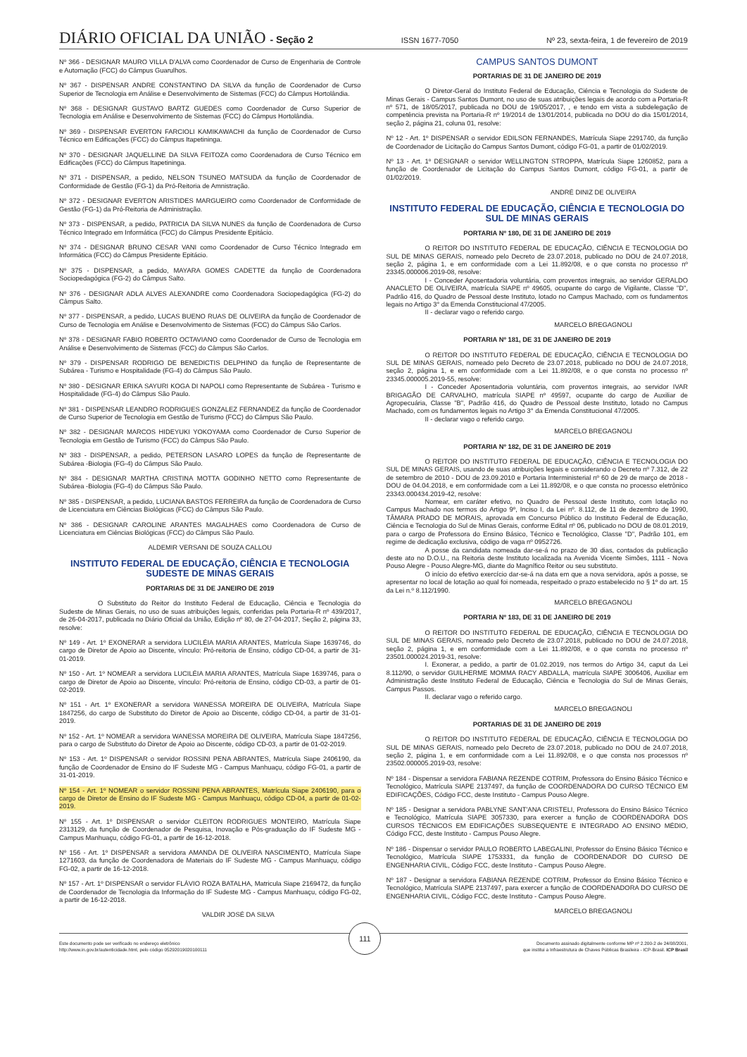DIÁRIO OFICIAL DA UNIÃO - Seção 2
ISSN 1677-7050 Nº 23, sexta-feira, 1 de fevereiro de 2019
Nº 366 - DESIGNAR MAURO VILLA D'ALVA como Coordenador de Curso de Engenharia de Controle e Automação (FCC) do Câmpus Guarulhos.
Nº 367 - DISPENSAR ANDRE CONSTANTINO DA SILVA da função de Coordenador de Curso Superior de Tecnologia em Análise e Desenvolvimento de Sistemas (FCC) do Câmpus Hortolândia.
Nº 368 - DESIGNAR GUSTAVO BARTZ GUEDES como Coordenador de Curso Superior de Tecnologia em Análise e Desenvolvimento de Sistemas (FCC) do Câmpus Hortolândia.
Nº 369 - DISPENSAR EVERTON FARCIOLI KAMIKAWACHI da função de Coordenador de Curso Técnico em Edificações (FCC) do Câmpus Itapetininga.
Nº 370 - DESIGNAR JAQUELLINE DA SILVA FEITOZA como Coordenadora de Curso Técnico em Edificações (FCC) do Câmpus Itapetininga.
Nº 371 - DISPENSAR, a pedido, NELSON TSUNEO MATSUDA da função de Coordenador de Conformidade de Gestão (FG-1) da Pró-Reitoria de Amnistração.
Nº 372 - DESIGNAR EVERTON ARISTIDES MARGUEIRO como Coordenador de Conformidade de Gestão (FG-1) da Pró-Reitoria de Administração.
Nº 373 - DISPENSAR, a pedido, PATRICIA DA SILVA NUNES da função de Coordenadora de Curso Técnico Integrado em Informática (FCC) do Câmpus Presidente Epitácio.
Nº 374 - DESIGNAR BRUNO CESAR VANI como Coordenador de Curso Técnico Integrado em Informática (FCC) do Câmpus Presidente Epitácio.
Nº 375 - DISPENSAR, a pedido, MAYARA GOMES CADETTE da função de Coordenadora Sociopedagógica (FG-2) do Câmpus Salto.
Nº 376 - DESIGNAR ADLA ALVES ALEXANDRE como Coordenadora Sociopedagógica (FG-2) do Câmpus Salto.
Nº 377 - DISPENSAR, a pedido, LUCAS BUENO RUAS DE OLIVEIRA da função de Coordenador de Curso de Tecnologia em Análise e Desenvolvimento de Sistemas (FCC) do Câmpus São Carlos.
Nº 378 - DESIGNAR FABIO ROBERTO OCTAVIANO como Coordenador de Curso de Tecnologia em Análise e Desenvolvimento de Sistemas (FCC) do Câmpus São Carlos.
Nº 379 - DISPENSAR RODRIGO DE BENEDICTIS DELPHINO da função de Representante de Subárea - Turismo e Hospitalidade (FG-4) do Câmpus São Paulo.
Nº 380 - DESIGNAR ERIKA SAYURI KOGA DI NAPOLI como Representante de Subárea - Turismo e Hospitalidade (FG-4) do Câmpus São Paulo.
Nº 381 - DISPENSAR LEANDRO RODRIGUES GONZALEZ FERNANDEZ da função de Coordenador de Curso Superior de Tecnologia em Gestão de Turismo (FCC) do Câmpus São Paulo.
Nº 382 - DESIGNAR MARCOS HIDEYUKI YOKOYAMA como Coordenador de Curso Superior de Tecnologia em Gestão de Turismo (FCC) do Câmpus São Paulo.
Nº 383 - DISPENSAR, a pedido, PETERSON LASARO LOPES da função de Representante de Subárea -Biologia (FG-4) do Câmpus São Paulo.
Nº 384 - DESIGNAR MARTHA CRISTINA MOTTA GODINHO NETTO como Representante de Subárea -Biologia (FG-4) do Câmpus São Paulo.
Nº 385 - DISPENSAR, a pedido, LUCIANA BASTOS FERREIRA da função de Coordenadora de Curso de Licenciatura em Ciências Biológicas (FCC) do Câmpus São Paulo.
Nº 386 - DESIGNAR CAROLINE ARANTES MAGALHAES como Coordenadora de Curso de Licenciatura em Ciências Biológicas (FCC) do Câmpus São Paulo.
ALDEMIR VERSANI DE SOUZA CALLOU
INSTITUTO FEDERAL DE EDUCAÇÃO, CIÊNCIA E TECNOLOGIA SUDESTE DE MINAS GERAIS
PORTARIAS DE 31 DE JANEIRO DE 2019
O Substituto do Reitor do Instituto Federal de Educação, Ciência e Tecnologia do Sudeste de Minas Gerais, no uso de suas atribuições legais, conferidas pela Portaria-R nº 439/2017, de 26-04-2017, publicada no Diário Oficial da União, Edição nº 80, de 27-04-2017, Seção 2, página 33, resolve:
Nº 149 - Art. 1º EXONERAR a servidora LUCILÉIA MARIA ARANTES, Matrícula Siape 1639746, do cargo de Diretor de Apoio ao Discente, vínculo: Pró-reitoria de Ensino, código CD-04, a partir de 31-01-2019.
Nº 150 - Art. 1º NOMEAR a servidora LUCILÉIA MARIA ARANTES, Matrícula Siape 1639746, para o cargo de Diretor de Apoio ao Discente, vínculo: Pró-reitoria de Ensino, código CD-03, a partir de 01-02-2019.
Nº 151 - Art. 1º EXONERAR a servidora WANESSA MOREIRA DE OLIVEIRA, Matrícula Siape 1847256, do cargo de Substituto do Diretor de Apoio ao Discente, código CD-04, a partir de 31-01-2019.
Nº 152 - Art. 1º NOMEAR a servidora WANESSA MOREIRA DE OLIVEIRA, Matrícula Siape 1847256, para o cargo de Substituto do Diretor de Apoio ao Discente, código CD-03, a partir de 01-02-2019.
Nº 153 - Art. 1º DISPENSAR o servidor ROSSINI PENA ABRANTES, Matrícula Siape 2406190, da função de Coordenador de Ensino do IF Sudeste MG - Campus Manhuaçu, código FG-01, a partir de 31-01-2019.
Nº 154 - Art. 1º NOMEAR o servidor ROSSINI PENA ABRANTES, Matrícula Siape 2406190, para o cargo de Diretor de Ensino do IF Sudeste MG - Campus Manhuaçu, código CD-04, a partir de 01-02-2019.
Nº 155 - Art. 1º DISPENSAR o servidor CLEITON RODRIGUES MONTEIRO, Matrícula Siape 2313129, da função de Coordenador de Pesquisa, Inovação e Pós-graduação do IF Sudeste MG - Campus Manhuaçu, código FG-01, a partir de 16-12-2018.
Nº 156 - Art. 1º DISPENSAR a servidora AMANDA DE OLIVEIRA NASCIMENTO, Matrícula Siape 1271603, da função de Coordenadora de Materiais do IF Sudeste MG - Campus Manhuaçu, código FG-02, a partir de 16-12-2018.
Nº 157 - Art. 1º DISPENSAR o servidor FLÁVIO ROZA BATALHA, Matricula Siape 2169472, da função de Coordenador de Tecnologia da Informação do IF Sudeste MG - Campus Manhuaçu, código FG-02, a partir de 16-12-2018.
VALDIR JOSÉ DA SILVA
CAMPUS SANTOS DUMONT
PORTARIAS DE 31 DE JANEIRO DE 2019
O Diretor-Geral do Instituto Federal de Educação, Ciência e Tecnologia do Sudeste de Minas Gerais - Campus Santos Dumont, no uso de suas atribuições legais de acordo com a Portaria-R nº 571, de 18/05/2017, publicada no DOU de 19/05/2017, , e tendo em vista a subdelegação de competência prevista na Portaria-R nº 19/2014 de 13/01/2014, publicada no DOU do dia 15/01/2014, seção 2, página 21, coluna 01, resolve:
Nº 12 - Art. 1º DISPENSAR o servidor EDILSON FERNANDES, Matrícula Siape 2291740, da função de Coordenador de Licitação do Campus Santos Dumont, código FG-01, a partir de 01/02/2019.
Nº 13 - Art. 1º DESIGNAR o servidor WELLINGTON STROPPA, Matrícula Siape 1260852, para a função de Coordenador de Licitação do Campus Santos Dumont, código FG-01, a partir de 01/02/2019.
ANDRÉ DINIZ DE OLIVEIRA
INSTITUTO FEDERAL DE EDUCAÇÃO, CIÊNCIA E TECNOLOGIA DO SUL DE MINAS GERAIS
PORTARIA Nº 180, DE 31 DE JANEIRO DE 2019
O REITOR DO INSTITUTO FEDERAL DE EDUCAÇÃO, CIÊNCIA E TECNOLOGIA DO SUL DE MINAS GERAIS, nomeado pelo Decreto de 23.07.2018, publicado no DOU de 24.07.2018, seção 2, página 1, e em conformidade com a Lei 11.892/08, e o que consta no processo nº 23345.000006.2019-08, resolve:
I - Conceder Aposentadoria voluntária, com proventos integrais, ao servidor GERALDO ANACLETO DE OLIVEIRA, matrícula SIAPE nº 49605, ocupante do cargo de Vigilante, Classe "D", Padrão 416, do Quadro de Pessoal deste Instituto, lotado no Campus Machado, com os fundamentos legais no Artigo 3° da Emenda Constitucional 47/2005.
II - declarar vago o referido cargo.
MARCELO BREGAGNOLI
PORTARIA Nº 181, DE 31 DE JANEIRO DE 2019
O REITOR DO INSTITUTO FEDERAL DE EDUCAÇÃO, CIÊNCIA E TECNOLOGIA DO SUL DE MINAS GERAIS, nomeado pelo Decreto de 23.07.2018, publicado no DOU de 24.07.2018, seção 2, página 1, e em conformidade com a Lei 11.892/08, e o que consta no processo nº 23345.000005.2019-55, resolve:
I - Conceder Aposentadoria voluntária, com proventos integrais, ao servidor IVAR BRIGAGÃO DE CARVALHO, matrícula SIAPE nº 49597, ocupante do cargo de Auxiliar de Agropecuária, Classe "B", Padrão 416, do Quadro de Pessoal deste Instituto, lotado no Campus Machado, com os fundamentos legais no Artigo 3° da Emenda Constitucional 47/2005.
II - declarar vago o referido cargo.
MARCELO BREGAGNOLI
PORTARIA Nº 182, DE 31 DE JANEIRO DE 2019
O REITOR DO INSTITUTO FEDERAL DE EDUCAÇÃO, CIÊNCIA E TECNOLOGIA DO SUL DE MINAS GERAIS, usando de suas atribuições legais e considerando o Decreto nº 7.312, de 22 de setembro de 2010 - DOU de 23.09.2010 e Portaria Interministerial nº 60 de 29 de março de 2018 - DOU de 04.04.2018, e em conformidade com a Lei 11.892/08, e o que consta no processo eletrônico 23343.000434.2019-42, resolve:
Nomear, em caráter efetivo, no Quadro de Pessoal deste Instituto, com lotação no Campus Machado nos termos do Artigo 9º, Inciso I, da Lei nº. 8.112, de 11 de dezembro de 1990, TÂMARA PRADO DE MORAIS, aprovada em Concurso Público do Instituto Federal de Educação, Ciência e Tecnologia do Sul de Minas Gerais, conforme Edital nº 06, publicado no DOU de 08.01.2019, para o cargo de Professora do Ensino Básico, Técnico e Tecnológico, Classe "D", Padrão 101, em regime de dedicação exclusiva, código de vaga nº 0952726.
A posse da candidata nomeada dar-se-á no prazo de 30 dias, contados da publicação deste ato no D.O.U., na Reitoria deste Instituto localizada na Avenida Vicente Simões, 1111 - Nova Pouso Alegre - Pouso Alegre-MG, diante do Magnífico Reitor ou seu substituto.
O início do efetivo exercício dar-se-á na data em que a nova servidora, após a posse, se apresentar no local de lotação ao qual foi nomeada, respeitado o prazo estabelecido no § 1º do art. 15 da Lei n.º 8.112/1990.
MARCELO BREGAGNOLI
PORTARIA Nº 183, DE 31 DE JANEIRO DE 2019
O REITOR DO INSTITUTO FEDERAL DE EDUCAÇÃO, CIÊNCIA E TECNOLOGIA DO SUL DE MINAS GERAIS, nomeado pelo Decreto de 23.07.2018, publicado no DOU de 24.07.2018, seção 2, página 1, e em conformidade com a Lei 11.892/08, e o que consta no processo nº 23501.000024.2019-31, resolve:
I. Exonerar, a pedido, a partir de 01.02.2019, nos termos do Artigo 34, caput da Lei 8.112/90, o servidor GUILHERME MOMMA RACY ABDALLA, matrícula SIAPE 3006406, Auxiliar em Administração deste Instituto Federal de Educação, Ciência e Tecnologia do Sul de Minas Gerais, Campus Passos.
II. declarar vago o referido cargo.
MARCELO BREGAGNOLI
PORTARIAS DE 31 DE JANEIRO DE 2019
O REITOR DO INSTITUTO FEDERAL DE EDUCAÇÃO, CIÊNCIA E TECNOLOGIA DO SUL DE MINAS GERAIS, nomeado pelo Decreto de 23.07.2018, publicado no DOU de 24.07.2018, seção 2, página 1, e em conformidade com a Lei 11.892/08, e o que consta nos processos nº 23502.000005.2019-03, resolve:
Nº 184 - Dispensar a servidora FABIANA REZENDE COTRIM, Professora do Ensino Básico Técnico e Tecnológico, Matrícula SIAPE 2137497, da função de COORDENADORA DO CURSO TÉCNICO EM EDIFICAÇÕES, Código FCC, deste Instituto - Campus Pouso Alegre.
Nº 185 - Designar a servidora PABLYNE SANT'ANA CRISTELI, Professora do Ensino Básico Técnico e Tecnológico, Matrícula SIAPE 3057330, para exercer a função de COORDENADORA DOS CURSOS TÉCNICOS EM EDIFICAÇÕES SUBSEQUENTE E INTEGRADO AO ENSINO MÉDIO, Código FCC, deste Instituto - Campus Pouso Alegre.
Nº 186 - Dispensar o servidor PAULO ROBERTO LABEGALINI, Professor do Ensino Básico Técnico e Tecnológico, Matrícula SIAPE 1753331, da função de COORDENADOR DO CURSO DE ENGENHARIA CIVIL, Código FCC, deste Instituto - Campus Pouso Alegre.
Nº 187 - Designar a servidora FABIANA REZENDE COTRIM, Professor do Ensino Básico Técnico e Tecnológico, Matrícula SIAPE 2137497, para exercer a função de COORDENADORA DO CURSO DE ENGENHARIA CIVIL, Código FCC, deste Instituto - Campus Pouso Alegre.
MARCELO BREGAGNOLI
Este documento pode ser verificado no endereço eletrônico
http://www.in.gov.br/autenticidade.html, pelo código 05292019020100111
111
Documento assinado digitalmente conforme MP nº 2.200-2 de 24/08/2001,
que institui a Infraestrutura de Chaves Públicas Brasileira - ICP-Brasil. ICP Brasil